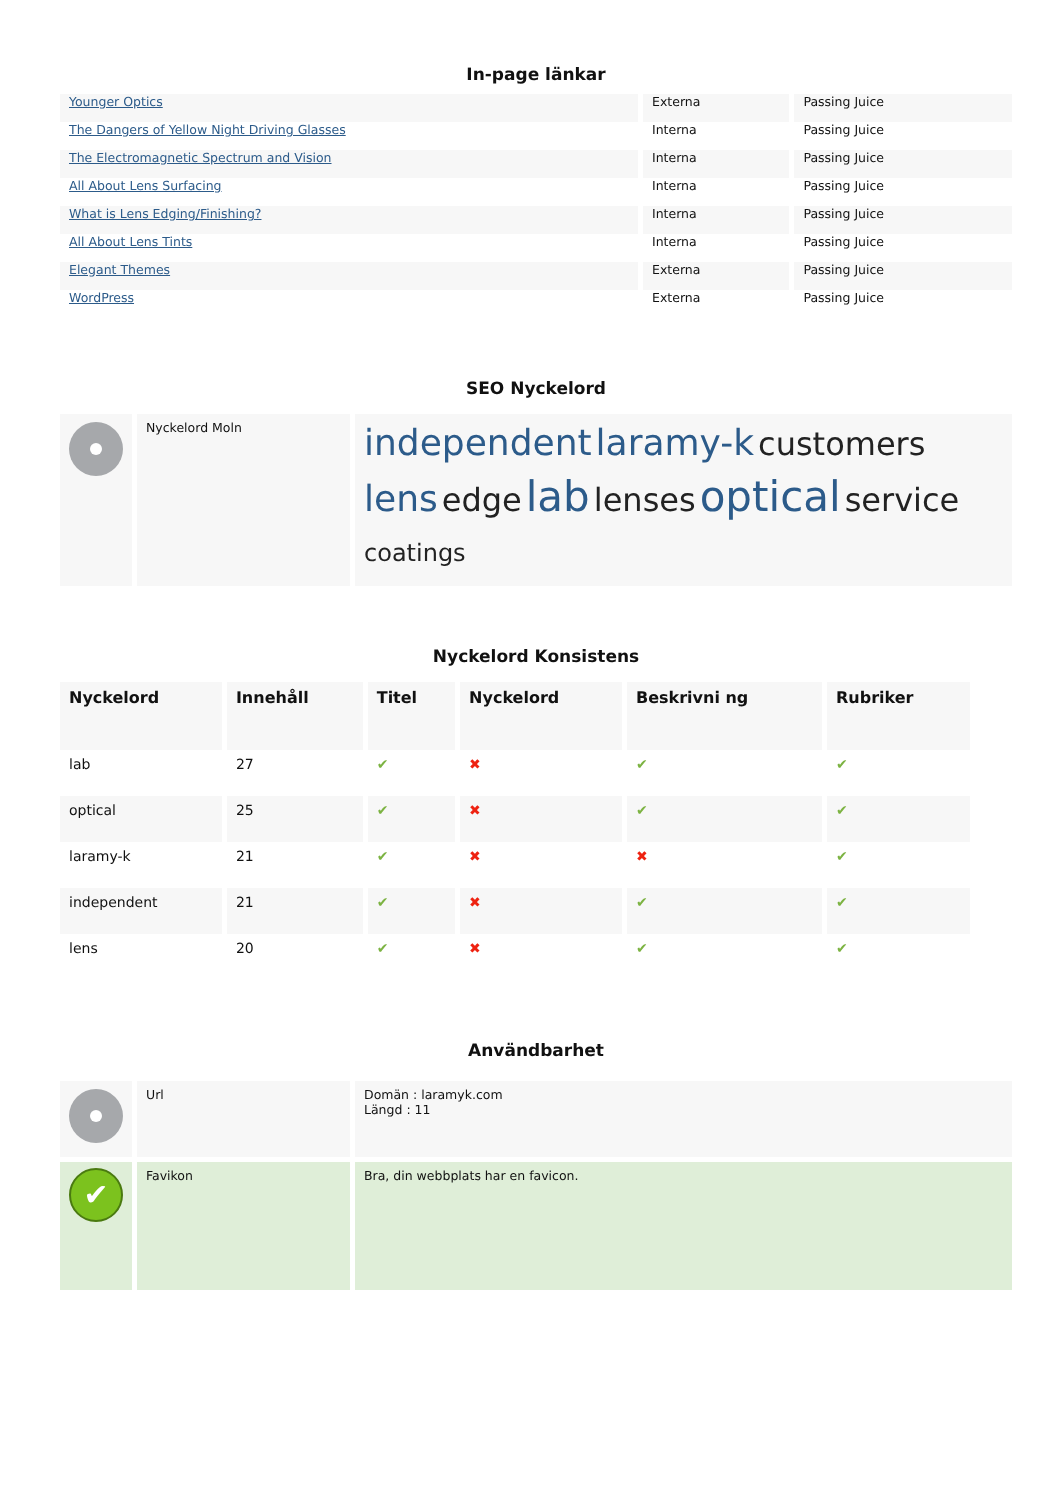In-page länkar
| Younger Optics | Externa | Passing Juice |
| The Dangers of Yellow Night Driving Glasses | Interna | Passing Juice |
| The Electromagnetic Spectrum and Vision | Interna | Passing Juice |
| All About Lens Surfacing | Interna | Passing Juice |
| What is Lens Edging/Finishing? | Interna | Passing Juice |
| All About Lens Tints | Interna | Passing Juice |
| Elegant Themes | Externa | Passing Juice |
| WordPress | Externa | Passing Juice |
SEO Nyckelord
| | Nyckelord Moln | independent laramy-k customers lens edge lab lenses optical service coatings |
Nyckelord Konsistens
| Nyckelord | Innehåll | Titel | Nyckelord | Beskrivni ng | Rubriker |
| --- | --- | --- | --- | --- | --- |
| lab | 27 | ✔ | ✖ | ✔ | ✔ |
| optical | 25 | ✔ | ✖ | ✔ | ✔ |
| laramy-k | 21 | ✔ | ✖ | ✖ | ✔ |
| independent | 21 | ✔ | ✖ | ✔ | ✔ |
| lens | 20 | ✔ | ✖ | ✔ | ✔ |
Användbarhet
| | Url | Domän : laramyk.com Längd : 11 |
| ✔ | Favikon | Bra, din webbplats har en favicon. |